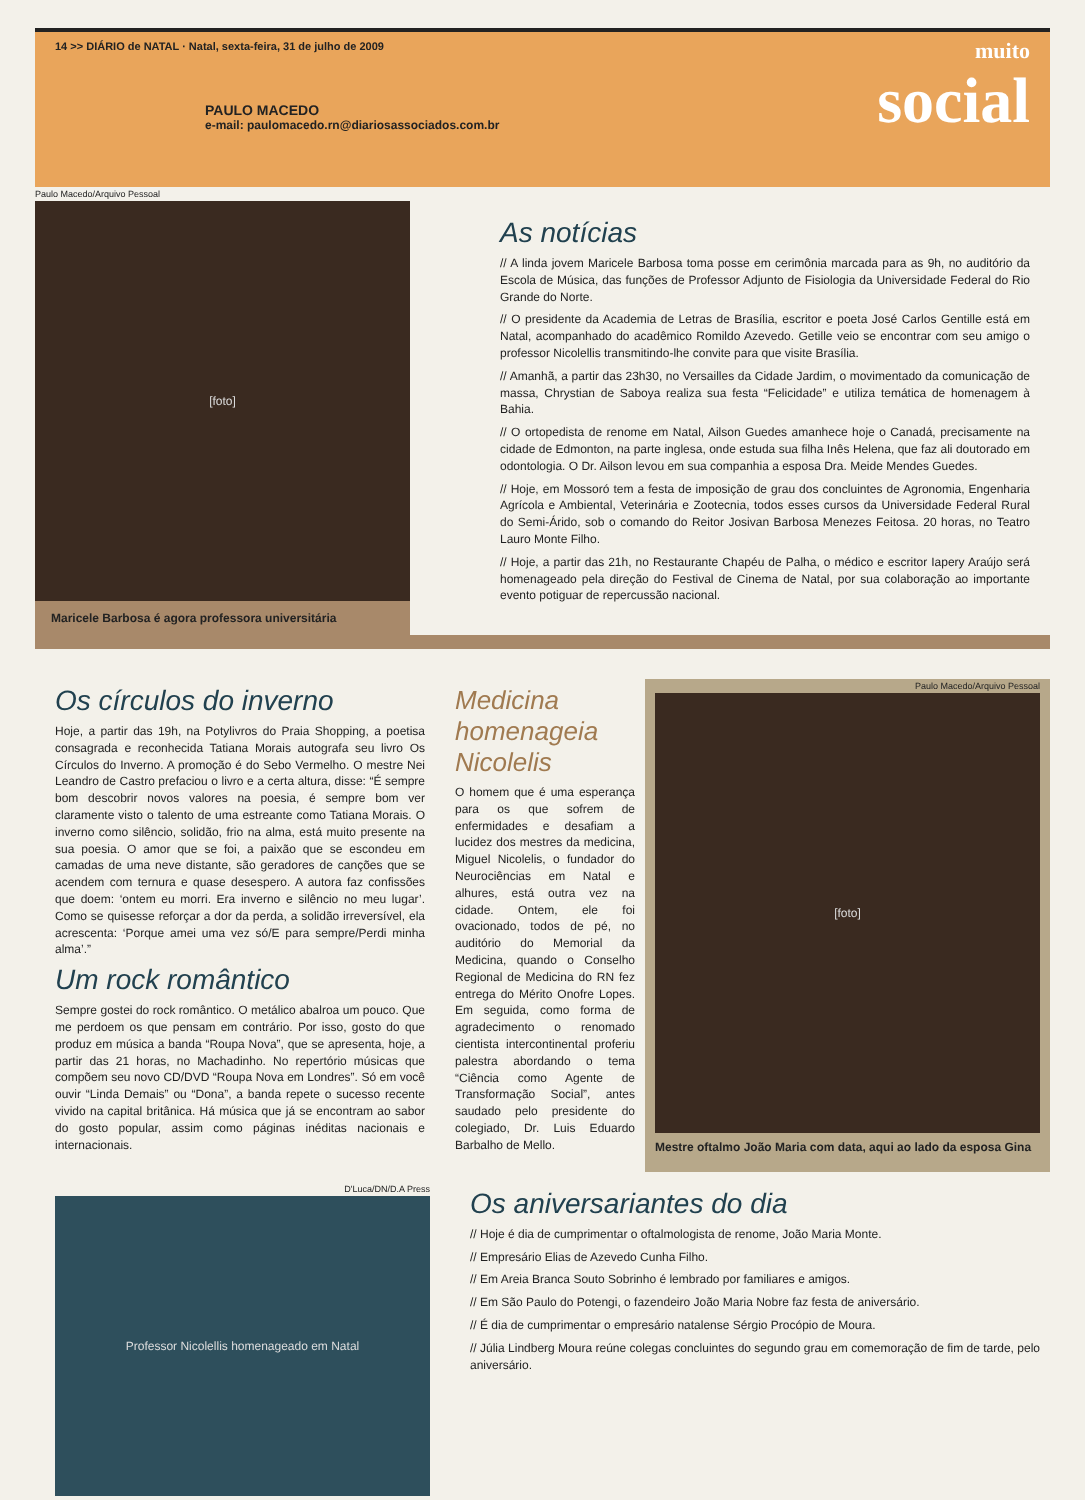14 >> DIÁRIO de NATAL · Natal, sexta-feira, 31 de julho de 2009
PAULO MACEDO
e-mail: paulomacedo.rn@diariosassociados.com.br
muito
social
Paulo Macedo/Arquivo Pessoal
[foto]
Maricele Barbosa é agora professora universitária
As notícias
// A linda jovem Maricele Barbosa toma posse em cerimônia marcada para as 9h, no auditório da Escola de Música, das funções de Professor Adjunto de Fisiologia da Universidade Federal do Rio Grande do Norte.
// O presidente da Academia de Letras de Brasília, escritor e poeta José Carlos Gentille está em Natal, acompanhado do acadêmico Romildo Azevedo. Getille veio se encontrar com seu amigo o professor Nicolellis transmitindo-lhe convite para que visite Brasília.
// Amanhã, a partir das 23h30, no Versailles da Cidade Jardim, o movimentado da comunicação de massa, Chrystian de Saboya realiza sua festa “Felicidade” e utiliza temática de homenagem à Bahia.
// O ortopedista de renome em Natal, Ailson Guedes amanhece hoje o Canadá, precisamente na cidade de Edmonton, na parte inglesa, onde estuda sua filha Inês Helena, que faz ali doutorado em odontologia. O Dr. Ailson levou em sua companhia a esposa Dra. Meide Mendes Guedes.
// Hoje, em Mossoró tem a festa de imposição de grau dos concluintes de Agronomia, Engenharia Agrícola e Ambiental, Veterinária e Zootecnia, todos esses cursos da Universidade Federal Rural do Semi-Árido, sob o comando do Reitor Josivan Barbosa Menezes Feitosa. 20 horas, no Teatro Lauro Monte Filho.
// Hoje, a partir das 21h, no Restaurante Chapéu de Palha, o médico e escritor Iapery Araújo será homenageado pela direção do Festival de Cinema de Natal, por sua colaboração ao importante evento potiguar de repercussão nacional.
Os círculos do inverno
Hoje, a partir das 19h, na Potylivros do Praia Shopping, a poetisa consagrada e reconhecida Tatiana Morais autografa seu livro Os Círculos do Inverno. A promoção é do Sebo Vermelho. O mestre Nei Leandro de Castro prefaciou o livro e a certa altura, disse: “É sempre bom descobrir novos valores na poesia, é sempre bom ver claramente visto o talento de uma estreante como Tatiana Morais. O inverno como silêncio, solidão, frio na alma, está muito presente na sua poesia. O amor que se foi, a paixão que se escondeu em camadas de uma neve distante, são geradores de canções que se acendem com ternura e quase desespero. A autora faz confissões que doem: ‘ontem eu morri. Era inverno e silêncio no meu lugar’. Como se quisesse reforçar a dor da perda, a solidão irreversível, ela acrescenta: ‘Porque amei uma vez só/E para sempre/Perdi minha alma’.”
Um rock romântico
Sempre gostei do rock romântico. O metálico abalroa um pouco. Que me perdoem os que pensam em contrário. Por isso, gosto do que produz em música a banda “Roupa Nova”, que se apresenta, hoje, a partir das 21 horas, no Machadinho. No repertório músicas que compõem seu novo CD/DVD “Roupa Nova em Londres”. Só em você ouvir “Linda Demais” ou “Dona”, a banda repete o sucesso recente vivido na capital britânica. Há música que já se encontram ao sabor do gosto popular, assim como páginas inéditas nacionais e internacionais.
Medicina homenageia Nicolelis
O homem que é uma esperança para os que sofrem de enfermidades e desafiam a lucidez dos mestres da medicina, Miguel Nicolelis, o fundador do Neurociências em Natal e alhures, está outra vez na cidade. Ontem, ele foi ovacionado, todos de pé, no auditório do Memorial da Medicina, quando o Conselho Regional de Medicina do RN fez entrega do Mérito Onofre Lopes. Em seguida, como forma de agradecimento o renomado cientista intercontinental proferiu palestra abordando o tema “Ciência como Agente de Transformação Social”, antes saudado pelo presidente do colegiado, Dr. Luis Eduardo Barbalho de Mello.
Paulo Macedo/Arquivo Pessoal
[foto]
Mestre oftalmo João Maria com data, aqui ao lado da esposa Gina
D'Luca/DN/D.A Press
Professor Nicolellis homenageado em Natal
Os aniversariantes do dia
// Hoje é dia de cumprimentar o oftalmologista de renome, João Maria Monte.
// Empresário Elias de Azevedo Cunha Filho.
// Em Areia Branca Souto Sobrinho é lembrado por familiares e amigos.
// Em São Paulo do Potengi, o fazendeiro João Maria Nobre faz festa de aniversário.
// É dia de cumprimentar o empresário natalense Sérgio Procópio de Moura.
// Júlia Lindberg Moura reúne colegas concluintes do segundo grau em comemoração de fim de tarde, pelo aniversário.